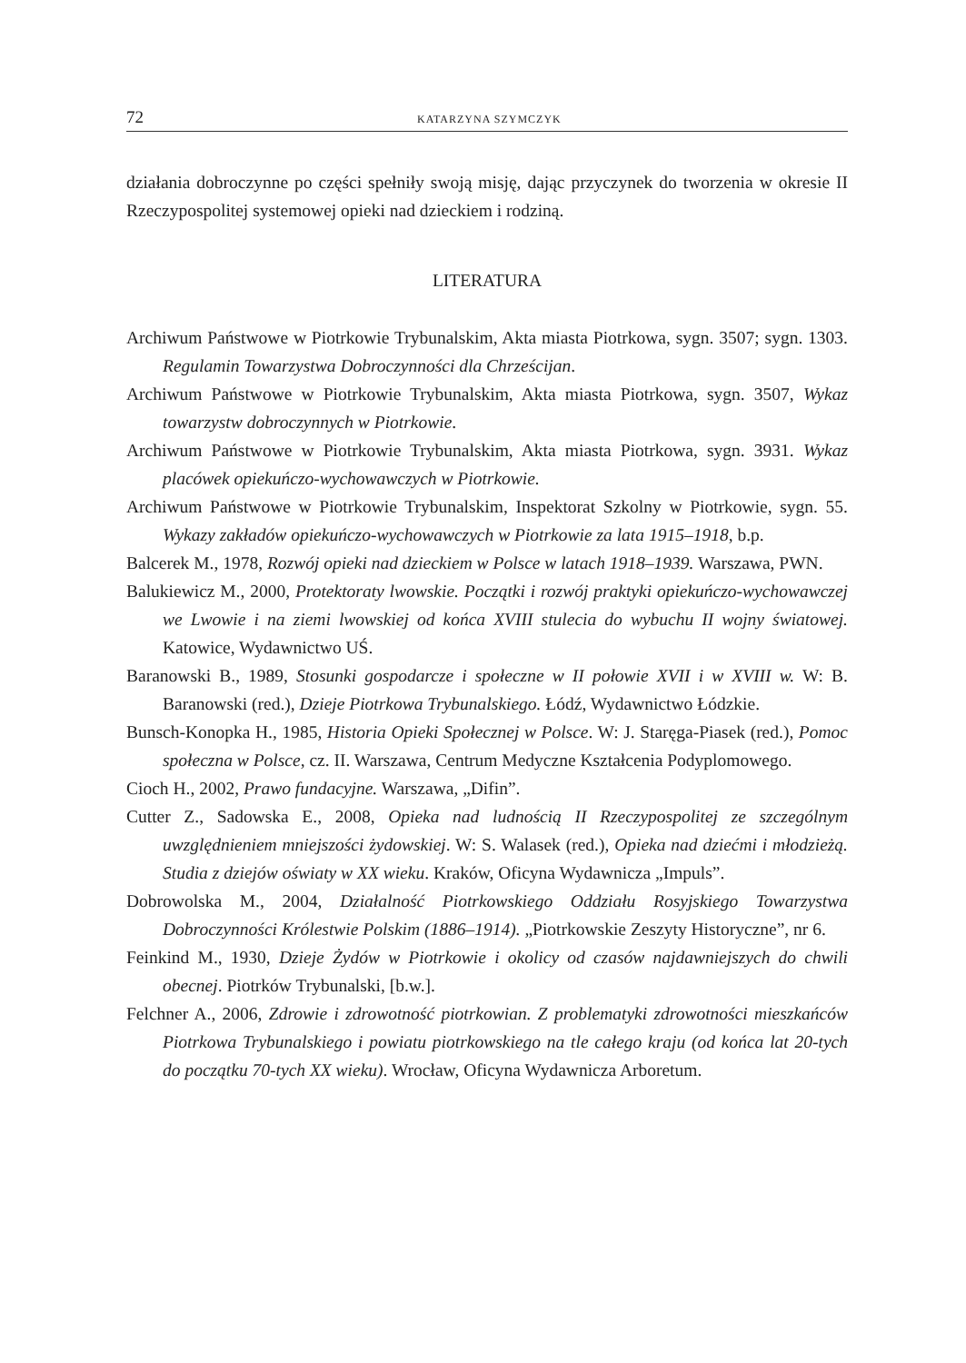72 KATARZYNA SZYMCZYK
działania dobroczynne po części spełniły swoją misję, dając przyczynek do two­rzenia w okresie II Rzeczypospolitej systemowej opieki nad dzieckiem i rodziną.
LITERATURA
Archiwum Państwowe w Piotrkowie Trybunalskim, Akta miasta Piotrkowa, sygn. 3507; sygn. 1303. Regulamin Towarzystwa Dobroczynności dla Chrześcijan.
Archiwum Państwowe w Piotrkowie Trybunalskim, Akta miasta Piotrkowa, sygn. 3507, Wykaz towarzystw dobroczynnych w Piotrkowie.
Archiwum Państwowe w Piotrkowie Trybunalskim, Akta miasta Piotrkowa, sygn. 3931. Wykaz placówek opiekuńczo-wychowawczych w Piotrkowie.
Archiwum Państwowe w Piotrkowie Trybunalskim, Inspektorat Szkolny w Piotrkowie, sygn. 55. Wykazy zakładów opiekuńczo-wychowawczych w Piotrkowie za lata 1915–1918, b.p.
Balcerek M., 1978, Rozwój opieki nad dzieckiem w Polsce w latach 1918–1939. Warszawa, PWN.
Balukiewicz M., 2000, Protektoraty lwowskie. Początki i rozwój praktyki opiekuńczo-wychowawczej we Lwowie i na ziemi lwowskiej od końca XVIII stulecia do wybuchu II wojny światowej. Katowice, Wydawnictwo UŚ.
Baranowski B., 1989, Stosunki gospodarcze i społeczne w II połowie XVII i w XVIII w. W: B. Baranowski (red.), Dzieje Piotrkowa Trybunalskiego. Łódź, Wydawnictwo Łódzkie.
Bunsch-Konopka H., 1985, Historia Opieki Społecznej w Polsce. W: J. Staręga-Piasek (red.), Pomoc społeczna w Polsce, cz. II. Warszawa, Centrum Medyczne Kształcenia Podyplomowego.
Cioch H., 2002, Prawo fundacyjne. Warszawa, „Difin”.
Cutter Z., Sadowska E., 2008, Opieka nad ludnością II Rzeczypospolitej ze szczególnym uwzględnieniem mniejszości żydowskiej. W: S. Walasek (red.), Opieka nad dziećmi i młodzieżą. Studia z dziejów oświaty w XX wieku. Kraków, Oficyna Wydawnicza „Impuls”.
Dobrowolska M., 2004, Działalność Piotrkowskiego Oddziału Rosyjskiego Towar­zystwa Dobroczynności Królestwie Polskim (1886–1914). „Piotrkowskie Zeszyty Historyczne”, nr 6.
Feinkind M., 1930, Dzieje Żydów w Piotrkowie i okolicy od czasów najdawniejszych do chwili obecnej. Piotrków Trybunalski, [b.w.].
Felchner A., 2006, Zdrowie i zdrowotność piotrkowian. Z problematyki zdrowotności mieszkańców Piotrkowa Trybunalskiego i powiatu piotrkowskiego na tle całego kraju (od końca lat 20-tych do początku 70-tych XX wieku). Wrocław, Oficyna Wydawnicza Arboretum.